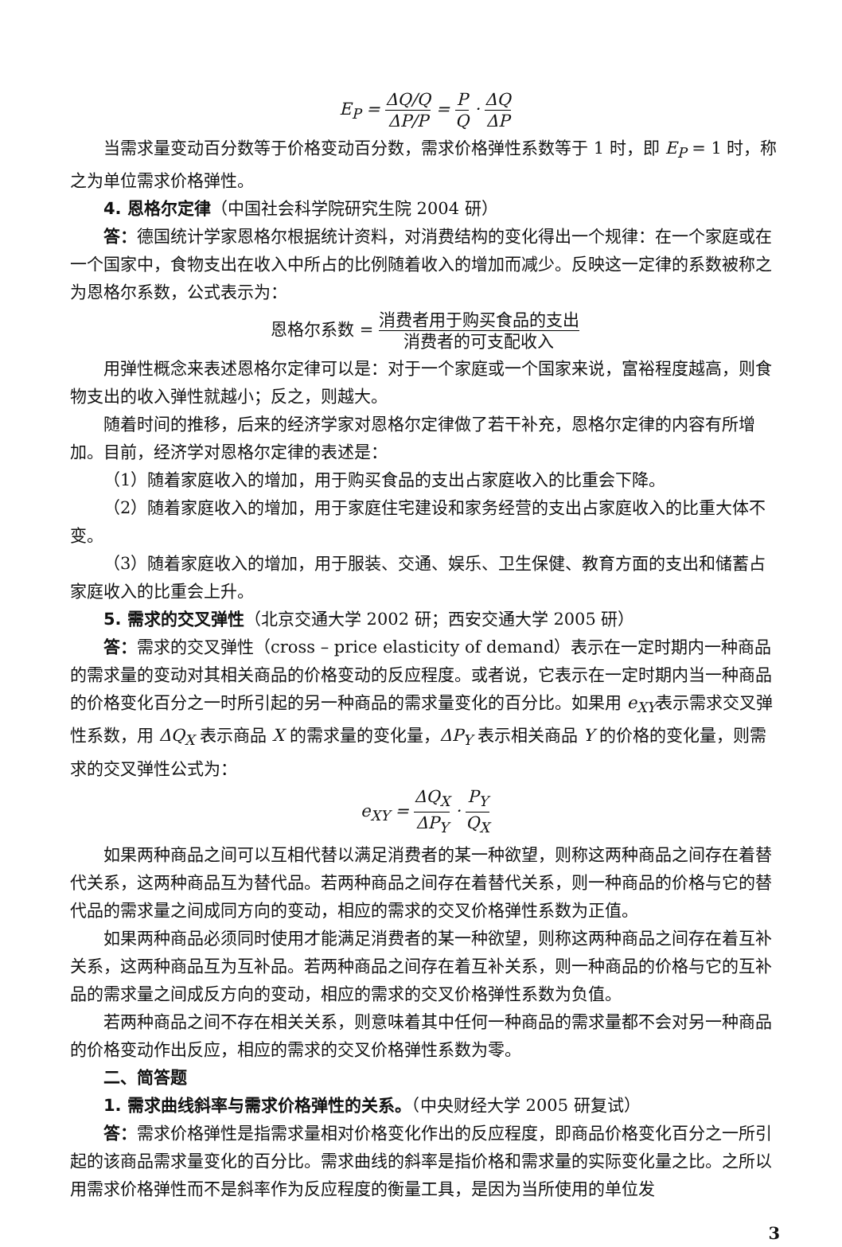E<sub>P</sub> = ΔQ/Q ΔP/P = P Q · ΔQ ΔP
当需求量变动百分数等于价格变动百分数，需求价格弹性系数等于 1 时，即 E<sub>P</sub> = 1 时，称之为单位需求价格弹性。
4. 恩格尔定律（中国社会科学院研究生院 2004 研）
答：德国统计学家恩格尔根据统计资料，对消费结构的变化得出一个规律：在一个家庭或在一个国家中，食物支出在收入中所占的比例随着收入的增加而减少。反映这一定律的系数被称之为恩格尔系数，公式表示为：
恩格尔系数 = 消费者用于购买食品的支出 消费者的可支配收入
用弹性概念来表述恩格尔定律可以是：对于一个家庭或一个国家来说，富裕程度越高，则食物支出的收入弹性就越小；反之，则越大。
随着时间的推移，后来的经济学家对恩格尔定律做了若干补充，恩格尔定律的内容有所增加。目前，经济学对恩格尔定律的表述是：
（1）随着家庭收入的增加，用于购买食品的支出占家庭收入的比重会下降。
（2）随着家庭收入的增加，用于家庭住宅建设和家务经营的支出占家庭收入的比重大体不变。
（3）随着家庭收入的增加，用于服装、交通、娱乐、卫生保健、教育方面的支出和储蓄占家庭收入的比重会上升。
5. 需求的交叉弹性（北京交通大学 2002 研；西安交通大学 2005 研）
答：需求的交叉弹性（cross – price elasticity of demand）表示在一定时期内一种商品的需求量的变动对其相关商品的价格变动的反应程度。或者说，它表示在一定时期内当一种商品的价格变化百分之一时所引起的另一种商品的需求量变化的百分比。如果用 e<sub>XY</sub>表示需求交叉弹性系数，用 ΔQ<sub>X</sub> 表示商品 X 的需求量的变化量，ΔP<sub>Y</sub> 表示相关商品 Y 的价格的变化量，则需求的交叉弹性公式为：
e<sub>XY</sub> = ΔQ<sub>X</sub> ΔP<sub>Y</sub> · P<sub>Y</sub> Q<sub>X</sub>
如果两种商品之间可以互相代替以满足消费者的某一种欲望，则称这两种商品之间存在着替代关系，这两种商品互为替代品。若两种商品之间存在着替代关系，则一种商品的价格与它的替代品的需求量之间成同方向的变动，相应的需求的交叉价格弹性系数为正值。
如果两种商品必须同时使用才能满足消费者的某一种欲望，则称这两种商品之间存在着互补关系，这两种商品互为互补品。若两种商品之间存在着互补关系，则一种商品的价格与它的互补品的需求量之间成反方向的变动，相应的需求的交叉价格弹性系数为负值。
若两种商品之间不存在相关关系，则意味着其中任何一种商品的需求量都不会对另一种商品的价格变动作出反应，相应的需求的交叉价格弹性系数为零。
二、简答题
1. 需求曲线斜率与需求价格弹性的关系。（中央财经大学 2005 研复试）
答：需求价格弹性是指需求量相对价格变化作出的反应程度，即商品价格变化百分之一所引起的该商品需求量变化的百分比。需求曲线的斜率是指价格和需求量的实际变化量之比。之所以用需求价格弹性而不是斜率作为反应程度的衡量工具，是因为当所使用的单位发
3